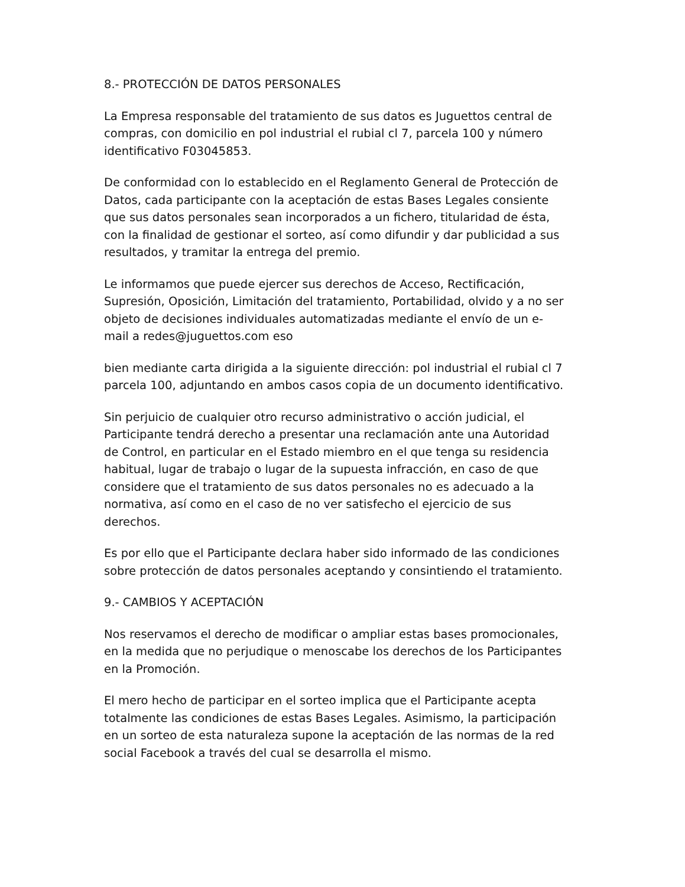8.- PROTECCIÓN DE DATOS PERSONALES
La Empresa responsable del tratamiento de sus datos es Juguettos central de compras, con domicilio en pol industrial el rubial cl 7, parcela 100 y número identificativo F03045853.
De conformidad con lo establecido en el Reglamento General de Protección de Datos, cada participante con la aceptación de estas Bases Legales consiente que sus datos personales sean incorporados a un fichero, titularidad de ésta, con la finalidad de gestionar el sorteo, así como difundir y dar publicidad a sus resultados, y tramitar la entrega del premio.
Le informamos que puede ejercer sus derechos de Acceso, Rectificación, Supresión, Oposición, Limitación del tratamiento, Portabilidad, olvido y a no ser objeto de decisiones individuales automatizadas mediante el envío de un e-mail a redes@juguettos.com eso
bien mediante carta dirigida a la siguiente dirección: pol industrial el rubial cl 7 parcela 100, adjuntando en ambos casos copia de un documento identificativo.
Sin perjuicio de cualquier otro recurso administrativo o acción judicial, el Participante tendrá derecho a presentar una reclamación ante una Autoridad de Control, en particular en el Estado miembro en el que tenga su residencia habitual, lugar de trabajo o lugar de la supuesta infracción, en caso de que considere que el tratamiento de sus datos personales no es adecuado a la normativa, así como en el caso de no ver satisfecho el ejercicio de sus derechos.
Es por ello que el Participante declara haber sido informado de las condiciones sobre protección de datos personales aceptando y consintiendo el tratamiento.
9.- CAMBIOS Y ACEPTACIÓN
Nos reservamos el derecho de modificar o ampliar estas bases promocionales, en la medida que no perjudique o menoscabe los derechos de los Participantes en la Promoción.
El mero hecho de participar en el sorteo implica que el Participante acepta totalmente las condiciones de estas Bases Legales. Asimismo, la participación en un sorteo de esta naturaleza supone la aceptación de las normas de la red social Facebook a través del cual se desarrolla el mismo.